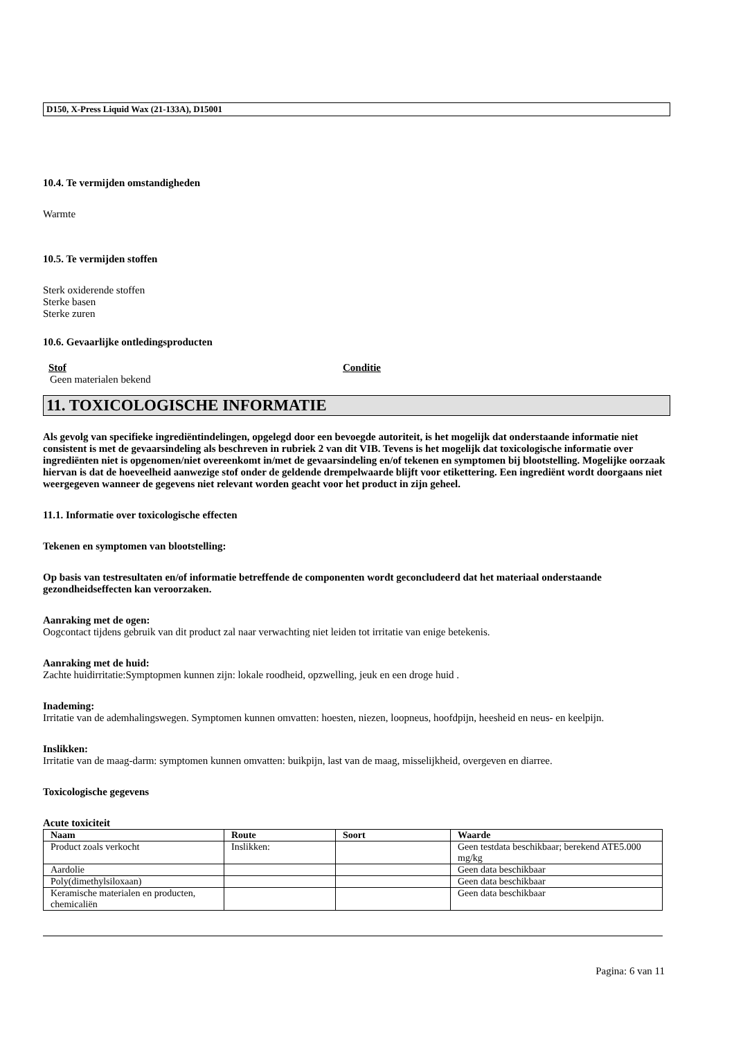D150, X-Press Liquid Wax (21-133A), D15001
10.4. Te vermijden omstandigheden
Warmte
10.5. Te vermijden stoffen
Sterk oxiderende stoffen
Sterke basen
Sterke zuren
10.6. Gevaarlijke ontledingsproducten
Stof Conditie
Geen materialen bekend
11. TOXICOLOGISCHE INFORMATIE
Als gevolg van specifieke ingrediëntindelingen, opgelegd door een bevoegde autoriteit, is het mogelijk dat onderstaande informatie niet consistent is met de gevaarsindeling als beschreven in rubriek 2 van dit VIB. Tevens is het mogelijk dat toxicologische informatie over ingrediënten niet is opgenomen/niet overeenkomt in/met de gevaarsindeling en/of tekenen en symptomen bij blootstelling. Mogelijke oorzaak hiervan is dat de hoeveelheid aanwezige stof onder de geldende drempelwaarde blijft voor etikettering. Een ingrediënt wordt doorgaans niet weergegeven wanneer de gegevens niet relevant worden geacht voor het product in zijn geheel.
11.1. Informatie over toxicologische effecten
Tekenen en symptomen van blootstelling:
Op basis van testresultaten en/of informatie betreffende de componenten wordt geconcludeerd dat het materiaal onderstaande gezondheidseffecten kan veroorzaken.
Aanraking met de ogen:
Oogcontact tijdens gebruik van dit product zal naar verwachting niet leiden tot irritatie van enige betekenis.
Aanraking met de huid:
Zachte huidirritatie:Symptopmen kunnen zijn: lokale roodheid, opzwelling, jeuk en een droge huid .
Inademing:
Irritatie van de ademhalingswegen. Symptomen kunnen omvatten: hoesten, niezen, loopneus, hoofdpijn, heesheid en neus- en keelpijn.
Inslikken:
Irritatie van de maag-darm: symptomen kunnen omvatten: buikpijn, last van de maag, misselijkheid, overgeven en diarree.
Toxicologische gegevens
Acute toxiciteit
| Naam | Route | Soort | Waarde |
| --- | --- | --- | --- |
| Product zoals verkocht | Inslikken: | | Geen testdata beschikbaar; berekend ATE5.000 mg/kg |
| Aardolie | | | Geen data beschikbaar |
| Poly(dimethylsiloxaan) | | | Geen data beschikbaar |
| Keramische materialen en producten, chemicaliën | | | Geen data beschikbaar |
Pagina: 6 van 11